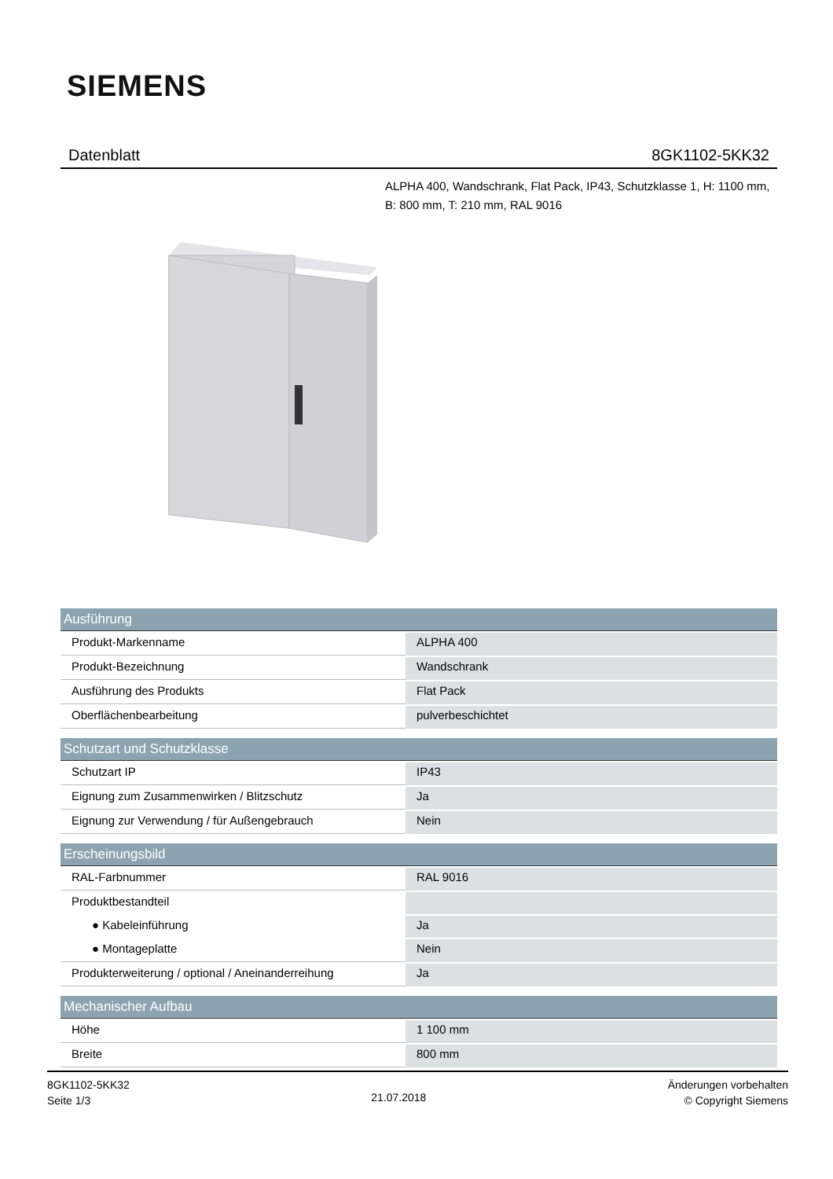SIEMENS
Datenblatt 8GK1102-5KK32
ALPHA 400, Wandschrank, Flat Pack, IP43, Schutzklasse 1, H: 1100 mm, B: 800 mm, T: 210 mm, RAL 9016
| Ausführung | |
| --- | --- |
| Produkt-Markenname | ALPHA 400 |
| Produkt-Bezeichnung | Wandschrank |
| Ausführung des Produkts | Flat Pack |
| Oberflächenbearbeitung | pulverbeschichtet |
| Schutzart und Schutzklasse | |
| Schutzart IP | IP43 |
| Eignung zum Zusammenwirken / Blitzschutz | Ja |
| Eignung zur Verwendung / für Außengebrauch | Nein |
| Erscheinungsbild | |
| RAL-Farbnummer | RAL 9016 |
| Produktbestandteil | |
| ● Kabeleinführung | Ja |
| ● Montageplatte | Nein |
| Produkterweiterung / optional / Aneinanderreihung | Ja |
| Mechanischer Aufbau | |
| Höhe | 1 100 mm |
| Breite | 800 mm |
8GK1102-5KK32
Seite 1/3
21.07.2018
Änderungen vorbehalten
© Copyright Siemens